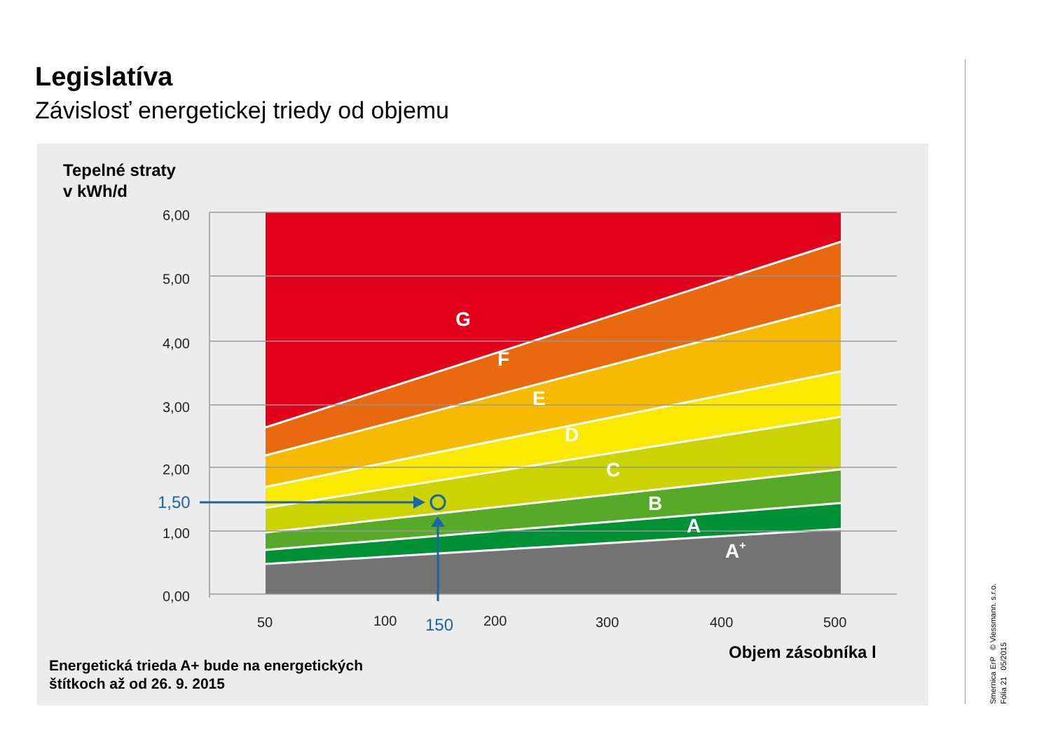Legislatíva
Závislosť energetickej triedy od objemu
Tepelné straty
v kWh/d
6,00
5,00
4,00
3,00
2,00
1,00
0,00
50
100
200
300
400
500
1,50
150
G
F
E
D
C
B
A
A+
Objem zásobníka l
Energetická trieda A+ bude na energetických
štítkoch až od 26. 9. 2015
Smernica ErP © Viessmann. s.r.o.
Fólia 21 05/2015